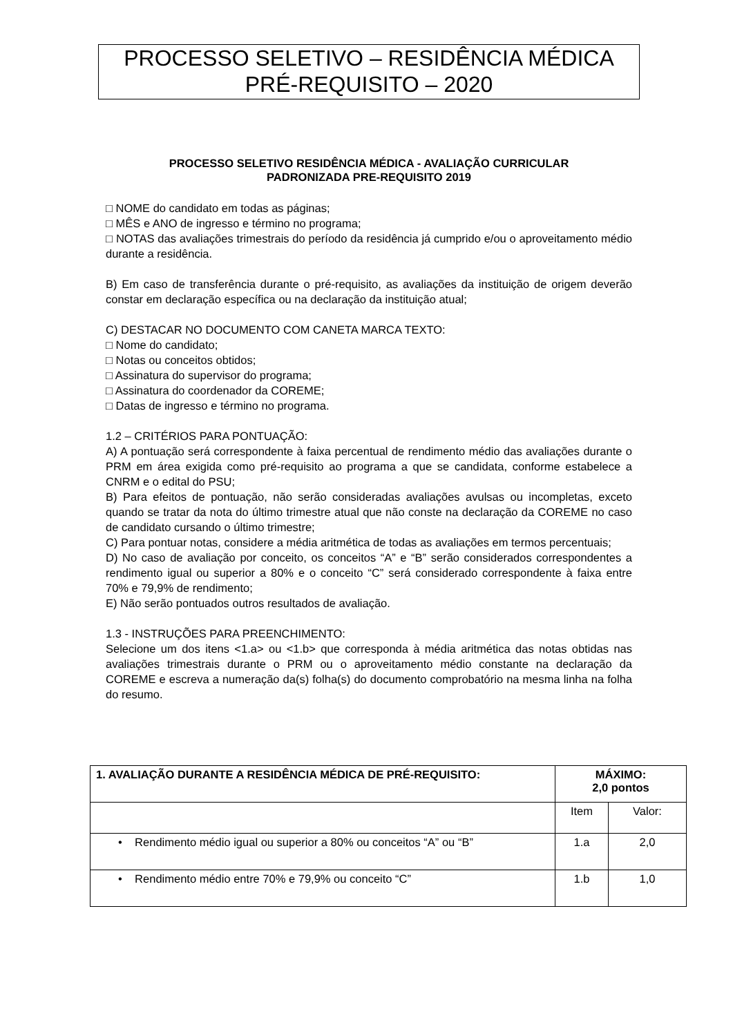PROCESSO SELETIVO – RESIDÊNCIA MÉDICA
PRÉ-REQUISITO – 2020
PROCESSO SELETIVO RESIDÊNCIA MÉDICA - AVALIAÇÃO CURRICULAR
PADRONIZADA PRE-REQUISITO 2019
□ NOME do candidato em todas as páginas;
□ MÊS e ANO de ingresso e término no programa;
□ NOTAS das avaliações trimestrais do período da residência já cumprido e/ou o aproveitamento médio durante a residência.
B) Em caso de transferência durante o pré-requisito, as avaliações da instituição de origem deverão constar em declaração específica ou na declaração da instituição atual;
C) DESTACAR NO DOCUMENTO COM CANETA MARCA TEXTO:
□ Nome do candidato;
□ Notas ou conceitos obtidos;
□ Assinatura do supervisor do programa;
□ Assinatura do coordenador da COREME;
□ Datas de ingresso e término no programa.
1.2 – CRITÉRIOS PARA PONTUAÇÃO:
A) A pontuação será correspondente à faixa percentual de rendimento médio das avaliações durante o PRM em área exigida como pré-requisito ao programa a que se candidata, conforme estabelece a CNRM e o edital do PSU;
B) Para efeitos de pontuação, não serão consideradas avaliações avulsas ou incompletas, exceto quando se tratar da nota do último trimestre atual que não conste na declaração da COREME no caso de candidato cursando o último trimestre;
C) Para pontuar notas, considere a média aritmética de todas as avaliações em termos percentuais;
D) No caso de avaliação por conceito, os conceitos “A” e “B” serão considerados correspondentes a rendimento igual ou superior a 80% e o conceito “C” será considerado correspondente à faixa entre 70% e 79,9% de rendimento;
E) Não serão pontuados outros resultados de avaliação.
1.3 - INSTRUÇÕES PARA PREENCHIMENTO:
Selecione um dos itens <1.a> ou <1.b> que corresponda à média aritmética das notas obtidas nas avaliações trimestrais durante o PRM ou o aproveitamento médio constante na declaração da COREME e escreva a numeração da(s) folha(s) do documento comprobatório na mesma linha na folha do resumo.
| 1. AVALIAÇÃO DURANTE A RESIDÊNCIA MÉDICA DE PRÉ-REQUISITO: | MÁXIMO: 2,0 pontos | |
| --- | --- | --- |
| | Item | Valor: |
| • Rendimento médio igual ou superior a 80% ou conceitos “A” ou “B” | 1.a | 2,0 |
| • Rendimento médio entre 70% e 79,9% ou conceito “C” | 1.b | 1,0 |